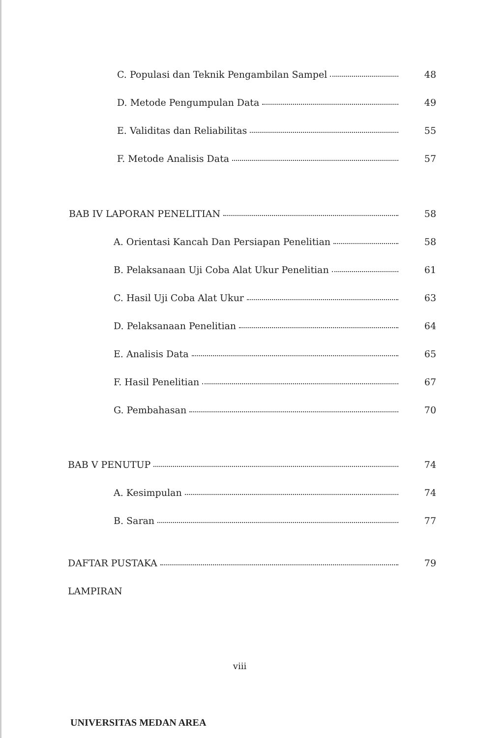C. Populasi dan Teknik Pengambilan Sampel 48
D. Metode Pengumpulan Data 49
E. Validitas dan Reliabilitas 55
F. Metode Analisis Data 57
BAB IV LAPORAN PENELITIAN 58
A. Orientasi Kancah Dan Persiapan Penelitian 58
B. Pelaksanaan Uji Coba Alat Ukur Penelitian 61
C. Hasil Uji Coba Alat Ukur 63
D. Pelaksanaan Penelitian 64
E. Analisis Data 65
F. Hasil Penelitian 67
G. Pembahasan 70
BAB V PENUTUP 74
A. Kesimpulan 74
B. Saran 77
DAFTAR PUSTAKA 79
LAMPIRAN
viii
UNIVERSITAS MEDAN AREA